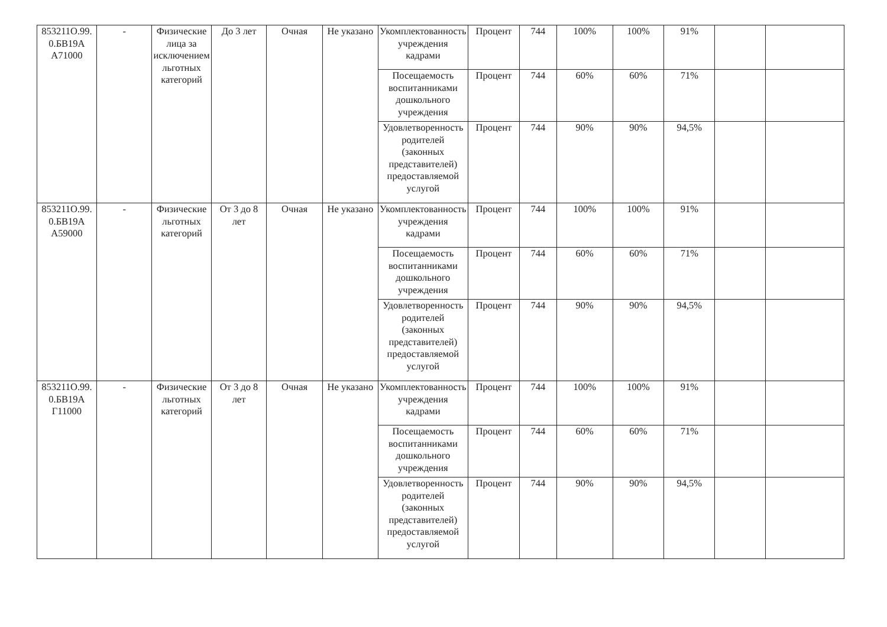| 853211О.99. 0.БВ19А А71000 | - | Физические лица за исключением льготных категорий | До 3 лет | Очная | Не указано | Укомплектованность учреждения кадрами | Процент | 744 | 100% | 100% | 91% | | |
| | | | | | | Посещаемость воспитанниками дошкольного учреждения | Процент | 744 | 60% | 60% | 71% | | |
| | | | | | | Удовлетворенность родителей (законных представителей) предоставляемой услугой | Процент | 744 | 90% | 90% | 94,5% | | |
| 853211О.99. 0.БВ19А А59000 | - | Физические льготных категорий | От 3 до 8 лет | Очная | Не указано | Укомплектованность учреждения кадрами | Процент | 744 | 100% | 100% | 91% | | |
| | | | | | | Посещаемость воспитанниками дошкольного учреждения | Процент | 744 | 60% | 60% | 71% | | |
| | | | | | | Удовлетворенность родителей (законных представителей) предоставляемой услугой | Процент | 744 | 90% | 90% | 94,5% | | |
| 853211О.99. 0.БВ19А Г11000 | - | Физические льготных категорий | От 3 до 8 лет | Очная | Не указано | Укомплектованность учреждения кадрами | Процент | 744 | 100% | 100% | 91% | | |
| | | | | | | Посещаемость воспитанниками дошкольного учреждения | Процент | 744 | 60% | 60% | 71% | | |
| | | | | | | Удовлетворенность родителей (законных представителей) предоставляемой услугой | Процент | 744 | 90% | 90% | 94,5% | | |